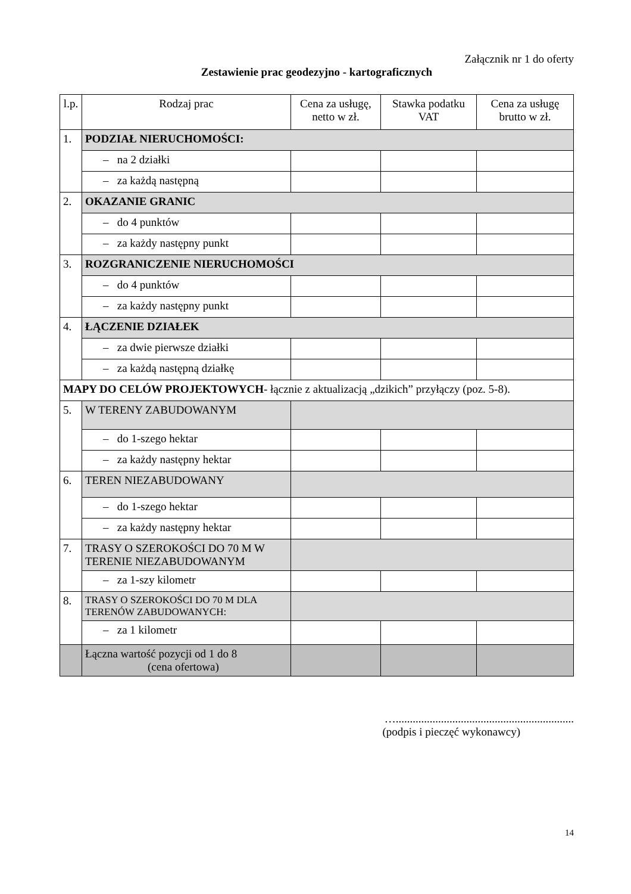Załącznik nr 1 do oferty
Zestawienie prac geodezyjno - kartograficznych
| l.p. | Rodzaj prac | Cena za usługę, netto w zł. | Stawka podatku VAT | Cena za usługę brutto w zł. |
| --- | --- | --- | --- | --- |
| 1. | PODZIAŁ NIERUCHOMOŚCI: | | | |
| | – na 2 działki | | | |
| | – za każdą następną | | | |
| 2. | OKAZANIE GRANIC | | | |
| | – do 4 punktów | | | |
| | – za każdy następny punkt | | | |
| 3. | ROZGRANICZENIE NIERUCHOMOŚCI | | | |
| | – do 4 punktów | | | |
| | – za każdy następny punkt | | | |
| 4. | ŁĄCZENIE DZIAŁEK | | | |
| | – za dwie pierwsze działki | | | |
| | – za każdą następną działkę | | | |
| MAPY DO CELÓW PROJEKTOWYCH - łącznie z aktualizacją „dzikich” przyłączy (poz. 5-8). | | | | |
| 5. | W TERENY ZABUDOWANYM | | | |
| | – do 1-szego hektar | | | |
| | – za każdy następny hektar | | | |
| 6. | TEREN NIEZABUDOWANY | | | |
| | – do 1-szego hektar | | | |
| | – za każdy następny hektar | | | |
| 7. | TRASY O SZEROKOŚCI DO 70 M W TERENIE NIEZABUDOWANYM | | | |
| | – za 1-szy kilometr | | | |
| 8. | TRASY O SZEROKOŚCI DO 70 M DLA TERENÓW ZABUDOWANYCH: | | | |
| | – za 1 kilometr | | | |
| | Łączna wartość pozycji od 1 do 8 (cena ofertowa) | | | |
…...............................................................
(podpis i pieczęć wykonawcy)
14